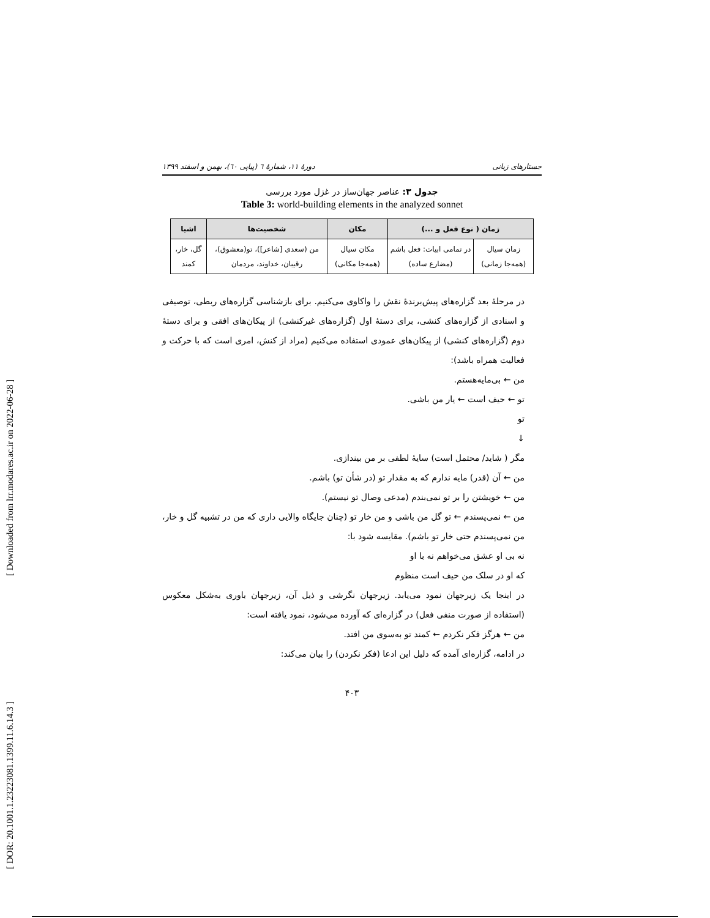[ DOR: 20.1001.1.23223081.1399.11.6.14.3 ] [ Downloaded from lrr.modares.ac.ir on 2022-06-28 ]
جستارهای زبانی دورهٔ ۱۱، شمارهٔ ٦ (پیاپی ٦٠)، بهمن و اسفند ۱۳۹۹
جدول ۳: عناصر جهان‌ساز در غزل مورد بررسی
Table 3: world-building elements in the analyzed sonnet
| زمان ( نوع فعل و ...) | | مکان | شخصیت‌ها | اشیا |
| --- | --- | --- | --- | --- |
| زمان سیال (همه‌جا زمانی) | در تمامی ابیات: فعل باشم (مضارع ساده) | مکان سیال (همه‌جا مکانی) | من (سعدی [شاعر])، تو(معشوق)، رقیبان، خداوند، مردمان | گل، خار، کمند |
در مرحلهٔ بعد گزاره‌های پیش‌برندهٔ نقش را واکاوی می‌کنیم. برای بازشناسی گزاره‌های ربطی، توصیفی و اسنادی از گزاره‌های کنشی، برای دستهٔ اول (گزاره‌های غیرکنشی) از پیکان‌های افقی و برای دستهٔ دوم (گزاره‌های کنشی) از پیکان‌های عمودی استفاده می‌کنیم (مراد از کنش، امری است که با حرکت و فعالیت همراه باشد):
من ← بی‌مایه‌هستم.
تو ← حیف است ← یار من باشی.
تو
↓
مگر ( شاید/ محتمل است) سایهٔ لطفی بر من بیندازی.
من ← آن (قدر) مایه ندارم که به مقدار تو (در شأن تو) باشم.
من ← خویشتن را بر تو نمی‌بندم (مدعی وصال تو نیستم).
من ← نمی‌پسندم ← تو گل من باشی و من خار تو (چنان جایگاه والایی داری که من در تشبیه گل و خار، من نمی‌پسندم حتی خار تو باشم). مقایسه شود با:
نه بی او عشق می‌خواهم نه با او
که او در سلک من حیف است منظوم
در اینجا یک زیرجهان نمود می‌یابد. زیرجهان نگرشی و ذیل آن، زیرجهان باوری به‌شکل معکوس (استفاده از صورت منفی فعل) در گزاره‌ای که آورده می‌شود، نمود یافته است:
من ← هرگز فکر نکردم ← کمند تو به‌سوی من افتد.
در ادامه، گزاره‌ای آمده که دلیل این ادعا (فکر نکردن) را بیان می‌کند:
۴۰۳